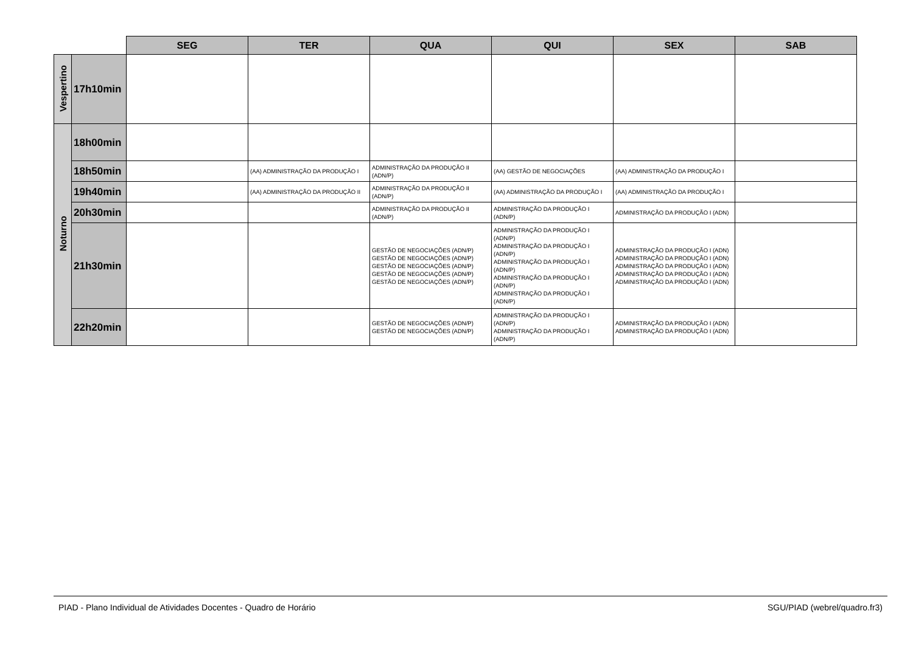| | | SEG | TER | QUA | QUI | SEX | SAB |
| --- | --- | --- | --- | --- | --- | --- | --- |
| Vespertino | 17h10min | | | | | | |
| Noturno | 18h00min | | | | | | |
| | 18h50min | | (AA) ADMINISTRAÇÃO DA PRODUÇÃO I | ADMINISTRAÇÃO DA PRODUÇÃO II (ADN/P) | (AA) GESTÃO DE NEGOCIAÇÕES | (AA) ADMINISTRAÇÃO DA PRODUÇÃO I | |
| | 19h40min | | (AA) ADMINISTRAÇÃO DA PRODUÇÃO II | ADMINISTRAÇÃO DA PRODUÇÃO II (ADN/P) | (AA) ADMINISTRAÇÃO DA PRODUÇÃO I | (AA) ADMINISTRAÇÃO DA PRODUÇÃO I | |
| | 20h30min | | | ADMINISTRAÇÃO DA PRODUÇÃO II (ADN/P) | ADMINISTRAÇÃO DA PRODUÇÃO I (ADN/P) | ADMINISTRAÇÃO DA PRODUÇÃO I (ADN) | |
| | 21h30min | | | GESTÃO DE NEGOCIAÇÕES (ADN/P) GESTÃO DE NEGOCIAÇÕES (ADN/P) GESTÃO DE NEGOCIAÇÕES (ADN/P) GESTÃO DE NEGOCIAÇÕES (ADN/P) GESTÃO DE NEGOCIAÇÕES (ADN/P) | ADMINISTRAÇÃO DA PRODUÇÃO I (ADN/P) ADMINISTRAÇÃO DA PRODUÇÃO I (ADN/P) ADMINISTRAÇÃO DA PRODUÇÃO I (ADN/P) ADMINISTRAÇÃO DA PRODUÇÃO I (ADN/P) ADMINISTRAÇÃO DA PRODUÇÃO I (ADN/P) | ADMINISTRAÇÃO DA PRODUÇÃO I (ADN) ADMINISTRAÇÃO DA PRODUÇÃO I (ADN) ADMINISTRAÇÃO DA PRODUÇÃO I (ADN) ADMINISTRAÇÃO DA PRODUÇÃO I (ADN) ADMINISTRAÇÃO DA PRODUÇÃO I (ADN) | |
| | 22h20min | | | GESTÃO DE NEGOCIAÇÕES (ADN/P) GESTÃO DE NEGOCIAÇÕES (ADN/P) | ADMINISTRAÇÃO DA PRODUÇÃO I (ADN/P) ADMINISTRAÇÃO DA PRODUÇÃO I (ADN/P) | ADMINISTRAÇÃO DA PRODUÇÃO I (ADN) ADMINISTRAÇÃO DA PRODUÇÃO I (ADN) | |
PIAD - Plano Individual de Atividades Docentes - Quadro de Horário SGU/PIAD (webrel/quadro.fr3)